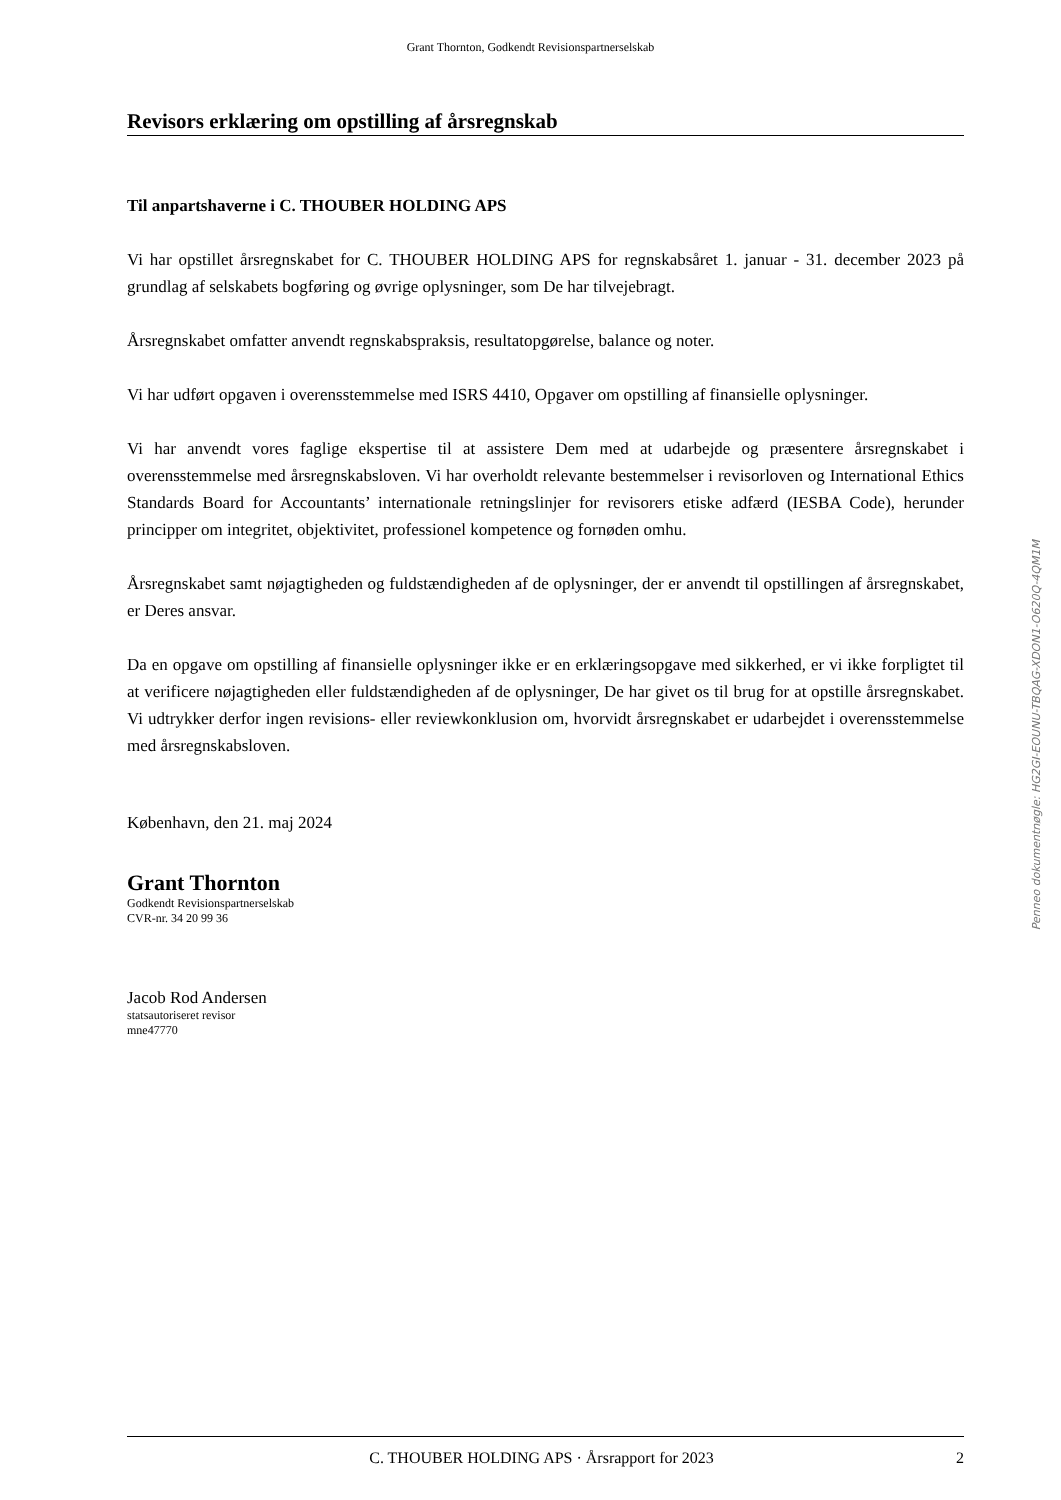Grant Thornton, Godkendt Revisionspartnerselskab
Revisors erklæring om opstilling af årsregnskab
Til anpartshaverne i C. THOUBER HOLDING APS
Vi har opstillet årsregnskabet for C. THOUBER HOLDING APS for regnskabsåret 1. januar - 31. december 2023 på grundlag af selskabets bogføring og øvrige oplysninger, som De har tilvejebragt.
Årsregnskabet omfatter anvendt regnskabspraksis, resultatopgørelse, balance og noter.
Vi har udført opgaven i overensstemmelse med ISRS 4410, Opgaver om opstilling af finansielle oplysninger.
Vi har anvendt vores faglige ekspertise til at assistere Dem med at udarbejde og præsentere årsregnskabet i overensstemmelse med årsregnskabsloven. Vi har overholdt relevante bestemmelser i revisorloven og International Ethics Standards Board for Accountants’ internationale retningslinjer for revisorers etiske adfærd (IESBA Code), herunder principper om integritet, objektivitet, professionel kompetence og fornøden omhu.
Årsregnskabet samt nøjagtigheden og fuldstændigheden af de oplysninger, der er anvendt til opstillingen af årsregnskabet, er Deres ansvar.
Da en opgave om opstilling af finansielle oplysninger ikke er en erklæringsopgave med sikkerhed, er vi ikke forpligtet til at verificere nøjagtigheden eller fuldstændigheden af de oplysninger, De har givet os til brug for at opstille årsregnskabet. Vi udtrykker derfor ingen revisions- eller reviewkonklusion om, hvorvidt årsregnskabet er udarbejdet i overensstemmelse med årsregnskabsloven.
København, den 21. maj 2024
Grant Thornton
Godkendt Revisionspartnerselskab
CVR-nr. 34 20 99 36
Jacob Rod Andersen
statsautoriseret revisor
mne47770
Penneo dokumentnøgle: HG2GI-EOUNU-TBQAG-XDON1-O620Q-4QM1M
C. THOUBER HOLDING APS · Årsrapport for 2023 2